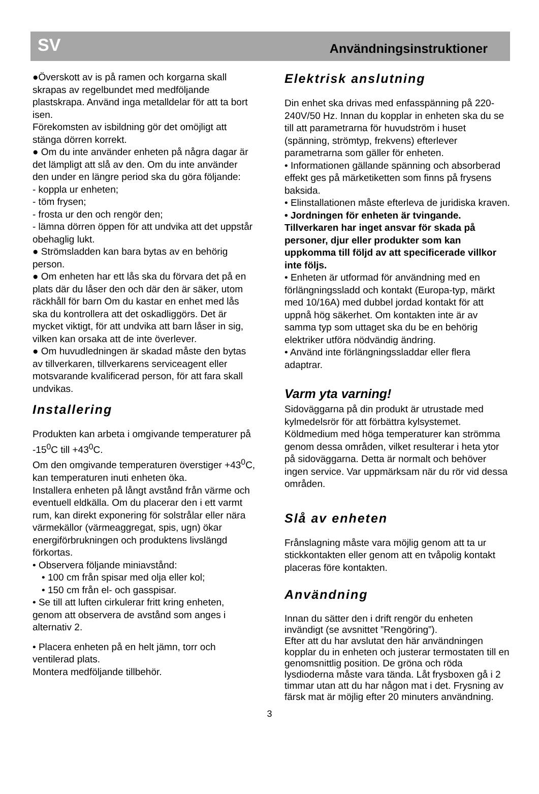SV Användningsinstruktioner
●Överskott av is på ramen och korgarna skall skrapas av regelbundet med medföljande plastskrapa. Använd inga metalldelar för att ta bort isen.
Förekomsten av isbildning gör det omöjligt att stänga dörren korrekt.
● Om du inte använder enheten på några dagar är det lämpligt att slå av den. Om du inte använder den under en längre period ska du göra följande:
- koppla ur enheten;
- töm frysen;
- frosta ur den och rengör den;
- lämna dörren öppen för att undvika att det uppstår obehaglig lukt.
● Strömsladden kan bara bytas av en behörig person.
● Om enheten har ett lås ska du förvara det på en plats där du låser den och där den är säker, utom räckhåll för barn Om du kastar en enhet med lås ska du kontrollera att det oskadliggörs. Det är mycket viktigt, för att undvika att barn låser in sig, vilken kan orsaka att de inte överlever.
● Om huvudledningen är skadad måste den bytas av tillverkaren, tillverkarens serviceagent eller motsvarande kvalificerad person, för att fara skall undvikas.
Installering
Produkten kan arbeta i omgivande temperaturer på -15<sup>0</sup>C till +43<sup>0</sup>C.
Om den omgivande temperaturen överstiger +43<sup>0</sup>C, kan temperaturen inuti enheten öka.
Installera enheten på långt avstånd från värme och eventuell eldkälla. Om du placerar den i ett varmt rum, kan direkt exponering för solstrålar eller nära värmekällor (värmeaggregat, spis, ugn) ökar energiförbrukningen och produktens livslängd förkortas.
• Observera följande miniavstånd:
• 100 cm från spisar med olja eller kol;
• 150 cm från el- och gasspisar.
• Se till att luften cirkulerar fritt kring enheten, genom att observera de avstånd som anges i alternativ 2.
• Placera enheten på en helt jämn, torr och ventilerad plats.
Montera medföljande tillbehör.
Elektrisk anslutning
Din enhet ska drivas med enfasspänning på 220-240V/50 Hz. Innan du kopplar in enheten ska du se till att parametrarna för huvudström i huset (spänning, strömtyp, frekvens) efterlever parametrarna som gäller för enheten.
• Informationen gällande spänning och absorberad effekt ges på märketiketten som finns på frysens baksida.
• Elinstallationen måste efterleva de juridiska kraven.
• Jordningen för enheten är tvingande. Tillverkaren har inget ansvar för skada på personer, djur eller produkter som kan uppkomma till följd av att specificerade villkor inte följs.
• Enheten är utformad för användning med en förlängningssladd och kontakt (Europa-typ, märkt med 10/16A) med dubbel jordad kontakt för att uppnå hög säkerhet. Om kontakten inte är av samma typ som uttaget ska du be en behörig elektriker utföra nödvändig ändring.
• Använd inte förlängningssladdar eller flera adaptrar.
Varm yta varning!
Sidoväggarna på din produkt är utrustade med kylmedelsrör för att förbättra kylsystemet. Köldmedium med höga temperaturer kan strömma genom dessa områden, vilket resulterar i heta ytor på sidoväggarna. Detta är normalt och behöver ingen service. Var uppmärksam när du rör vid dessa områden.
Slå av enheten
Frånslagning måste vara möjlig genom att ta ur stickkontakten eller genom att en tvåpolig kontakt placeras före kontakten.
Användning
Innan du sätter den i drift rengör du enheten invändigt (se avsnittet ”Rengöring”).
Efter att du har avslutat den här användningen kopplar du in enheten och justerar termostaten till en genomsnittlig position. De gröna och röda lysdioderna måste vara tända. Låt frysboxen gå i 2 timmar utan att du har någon mat i det. Frysning av färsk mat är möjlig efter 20 minuters användning.
3